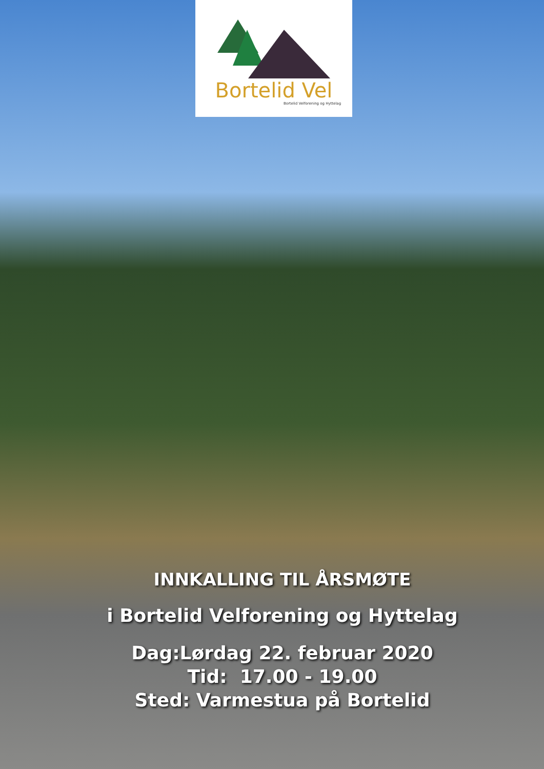Bortelid Vel
Bortelid Velforening og Hyttelag
INNKALLING TIL ÅRSMØTE
i Bortelid Velforening og Hyttelag
Dag:Lørdag 22. februar 2020
Tid: 17.00 - 19.00
Sted: Varmestua på Bortelid